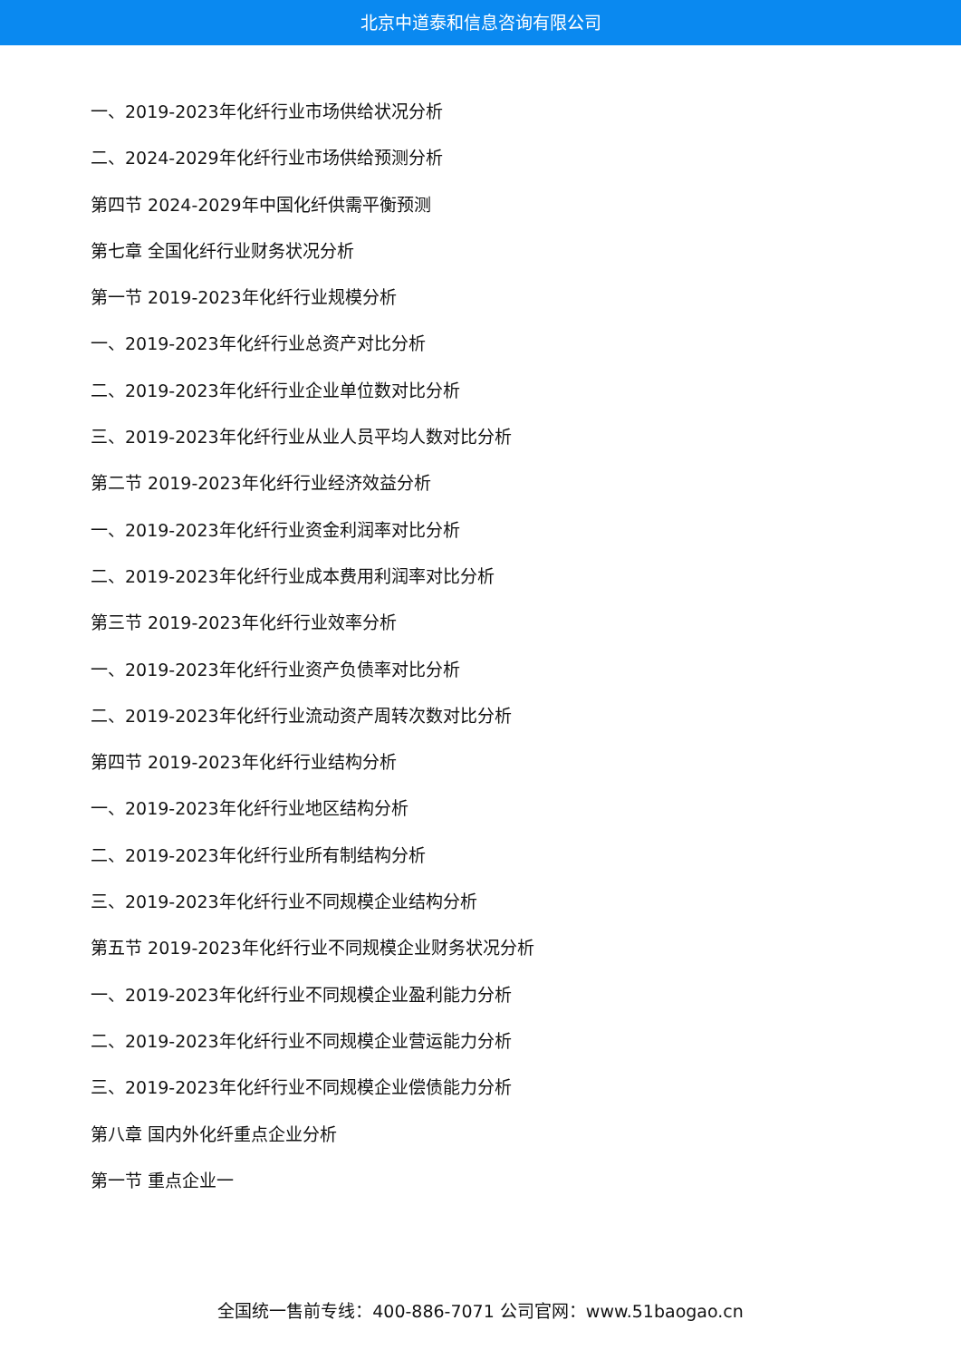北京中道泰和信息咨询有限公司
一、2019-2023年化纤行业市场供给状况分析
二、2024-2029年化纤行业市场供给预测分析
第四节 2024-2029年中国化纤供需平衡预测
第七章 全国化纤行业财务状况分析
第一节 2019-2023年化纤行业规模分析
一、2019-2023年化纤行业总资产对比分析
二、2019-2023年化纤行业企业单位数对比分析
三、2019-2023年化纤行业从业人员平均人数对比分析
第二节 2019-2023年化纤行业经济效益分析
一、2019-2023年化纤行业资金利润率对比分析
二、2019-2023年化纤行业成本费用利润率对比分析
第三节 2019-2023年化纤行业效率分析
一、2019-2023年化纤行业资产负债率对比分析
二、2019-2023年化纤行业流动资产周转次数对比分析
第四节 2019-2023年化纤行业结构分析
一、2019-2023年化纤行业地区结构分析
二、2019-2023年化纤行业所有制结构分析
三、2019-2023年化纤行业不同规模企业结构分析
第五节 2019-2023年化纤行业不同规模企业财务状况分析
一、2019-2023年化纤行业不同规模企业盈利能力分析
二、2019-2023年化纤行业不同规模企业营运能力分析
三、2019-2023年化纤行业不同规模企业偿债能力分析
第八章 国内外化纤重点企业分析
第一节 重点企业一
全国统一售前专线：400-886-7071 公司官网：www.51baogao.cn